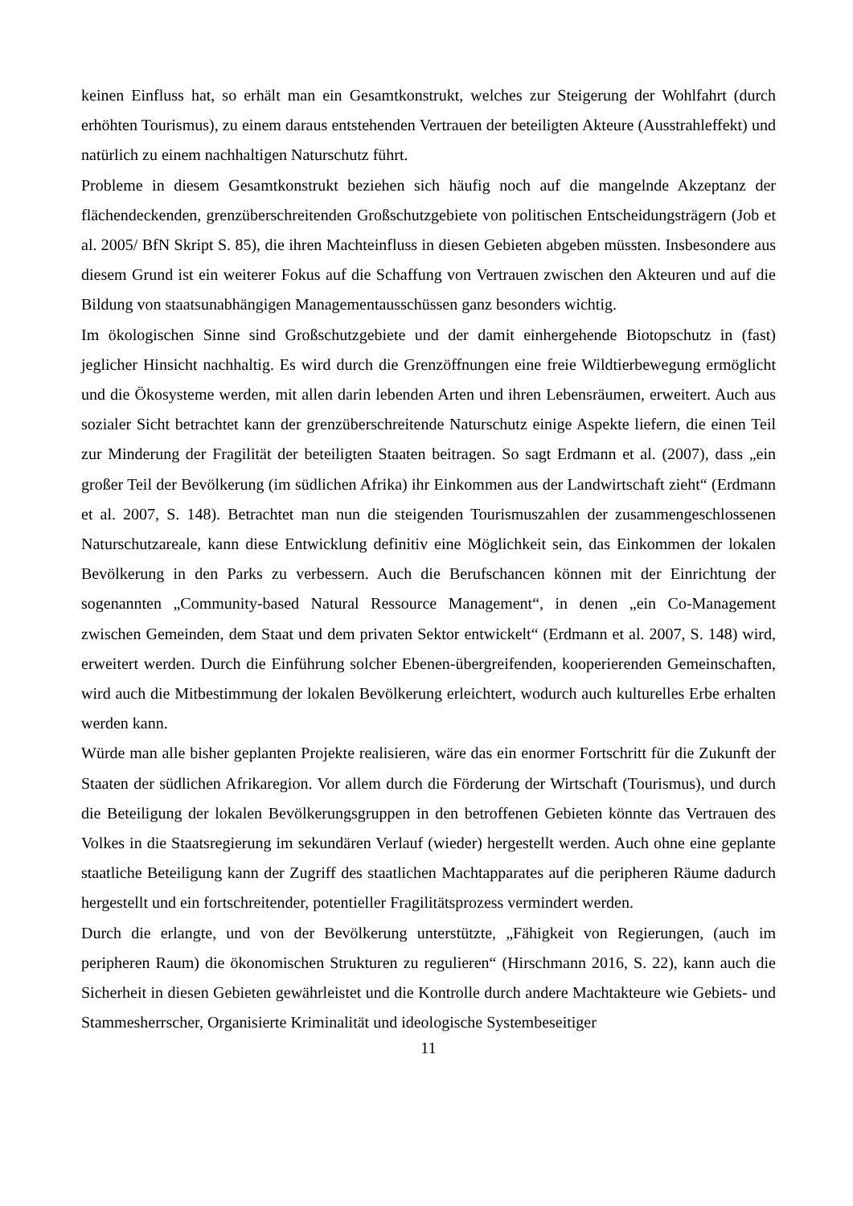keinen Einfluss hat, so erhält man ein Gesamtkonstrukt, welches zur Steigerung der Wohlfahrt (durch erhöhten Tourismus), zu einem daraus entstehenden Vertrauen der beteiligten Akteure (Ausstrahleffekt) und natürlich zu einem nachhaltigen Naturschutz führt.
Probleme in diesem Gesamtkonstrukt beziehen sich häufig noch auf die mangelnde Akzeptanz der flächendeckenden, grenzüberschreitenden Großschutzgebiete von politischen Entscheidungsträgern (Job et al. 2005/ BfN Skript S. 85), die ihren Machteinfluss in diesen Gebieten abgeben müssten. Insbesondere aus diesem Grund ist ein weiterer Fokus auf die Schaffung von Vertrauen zwischen den Akteuren und auf die Bildung von staatsunabhängigen Managementausschüssen ganz besonders wichtig.
Im ökologischen Sinne sind Großschutzgebiete und der damit einhergehende Biotopschutz in (fast) jeglicher Hinsicht nachhaltig. Es wird durch die Grenzöffnungen eine freie Wildtierbewegung ermöglicht und die Ökosysteme werden, mit allen darin lebenden Arten und ihren Lebensräumen, erweitert. Auch aus sozialer Sicht betrachtet kann der grenzüberschreitende Naturschutz einige Aspekte liefern, die einen Teil zur Minderung der Fragilität der beteiligten Staaten beitragen. So sagt Erdmann et al. (2007), dass „ein großer Teil der Bevölkerung (im südlichen Afrika) ihr Einkommen aus der Landwirtschaft zieht“ (Erdmann et al. 2007, S. 148). Betrachtet man nun die steigenden Tourismuszahlen der zusammengeschlossenen Naturschutzareale, kann diese Entwicklung definitiv eine Möglichkeit sein, das Einkommen der lokalen Bevölkerung in den Parks zu verbessern. Auch die Berufschancen können mit der Einrichtung der sogenannten „Community-based Natural Ressource Management“, in denen „ein Co-Management zwischen Gemeinden, dem Staat und dem privaten Sektor entwickelt“ (Erdmann et al. 2007, S. 148) wird, erweitert werden. Durch die Einführung solcher Ebenen-übergreifenden, kooperierenden Gemeinschaften, wird auch die Mitbestimmung der lokalen Bevölkerung erleichtert, wodurch auch kulturelles Erbe erhalten werden kann.
Würde man alle bisher geplanten Projekte realisieren, wäre das ein enormer Fortschritt für die Zukunft der Staaten der südlichen Afrikaregion. Vor allem durch die Förderung der Wirtschaft (Tourismus), und durch die Beteiligung der lokalen Bevölkerungsgruppen in den betroffenen Gebieten könnte das Vertrauen des Volkes in die Staatsregierung im sekundären Verlauf (wieder) hergestellt werden. Auch ohne eine geplante staatliche Beteiligung kann der Zugriff des staatlichen Machtapparates auf die peripheren Räume dadurch hergestellt und ein fortschreitender, potentieller Fragilitätsprozess vermindert werden.
Durch die erlangte, und von der Bevölkerung unterstützte, „Fähigkeit von Regierungen, (auch im peripheren Raum) die ökonomischen Strukturen zu regulieren“ (Hirschmann 2016, S. 22), kann auch die Sicherheit in diesen Gebieten gewährleistet und die Kontrolle durch andere Machtakteure wie Gebiets- und Stammesherrscher, Organisierte Kriminalität und ideologische Systembeseitiger
11